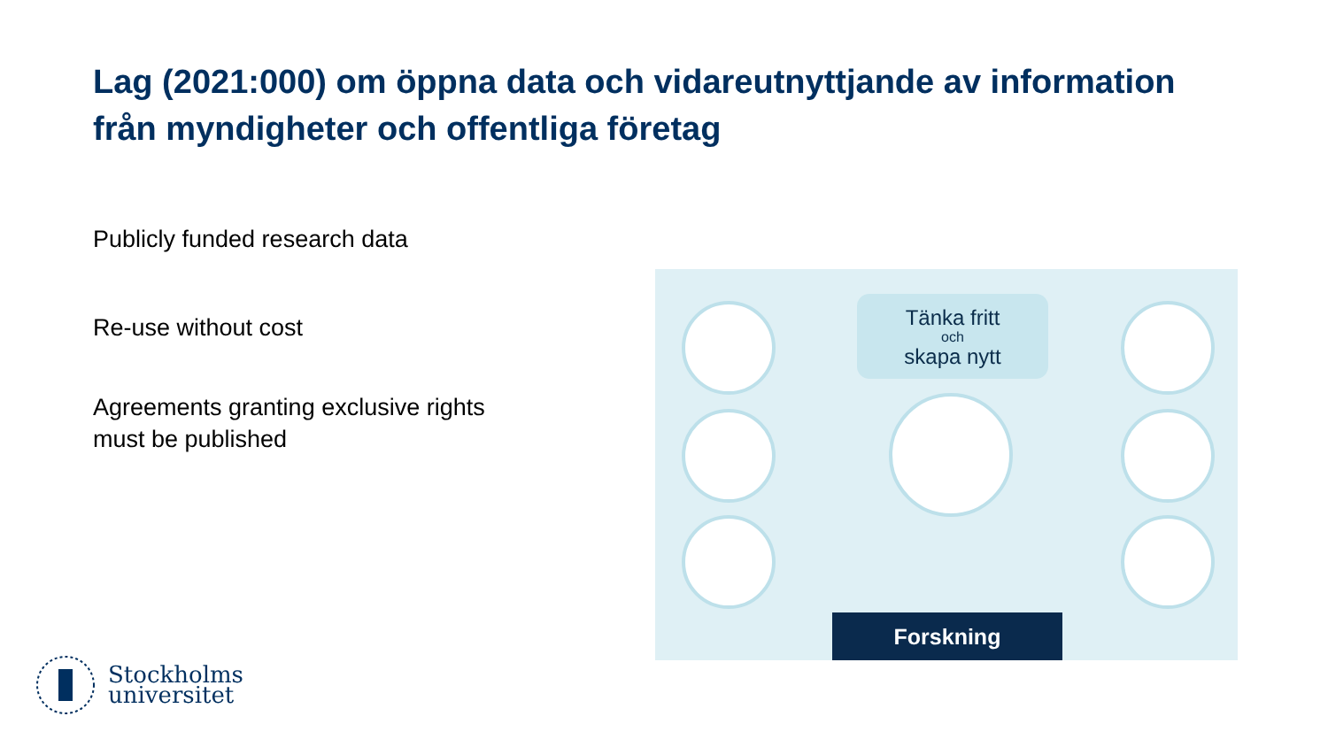Lag (2021:000) om öppna data och vidareutnyttjande av information från myndigheter och offentliga företag
Publicly funded research data
Re-use without cost
Agreements granting exclusive rights
must be published
Tänka fritt
och
skapa nytt
Forskning
Stockholms
universitet